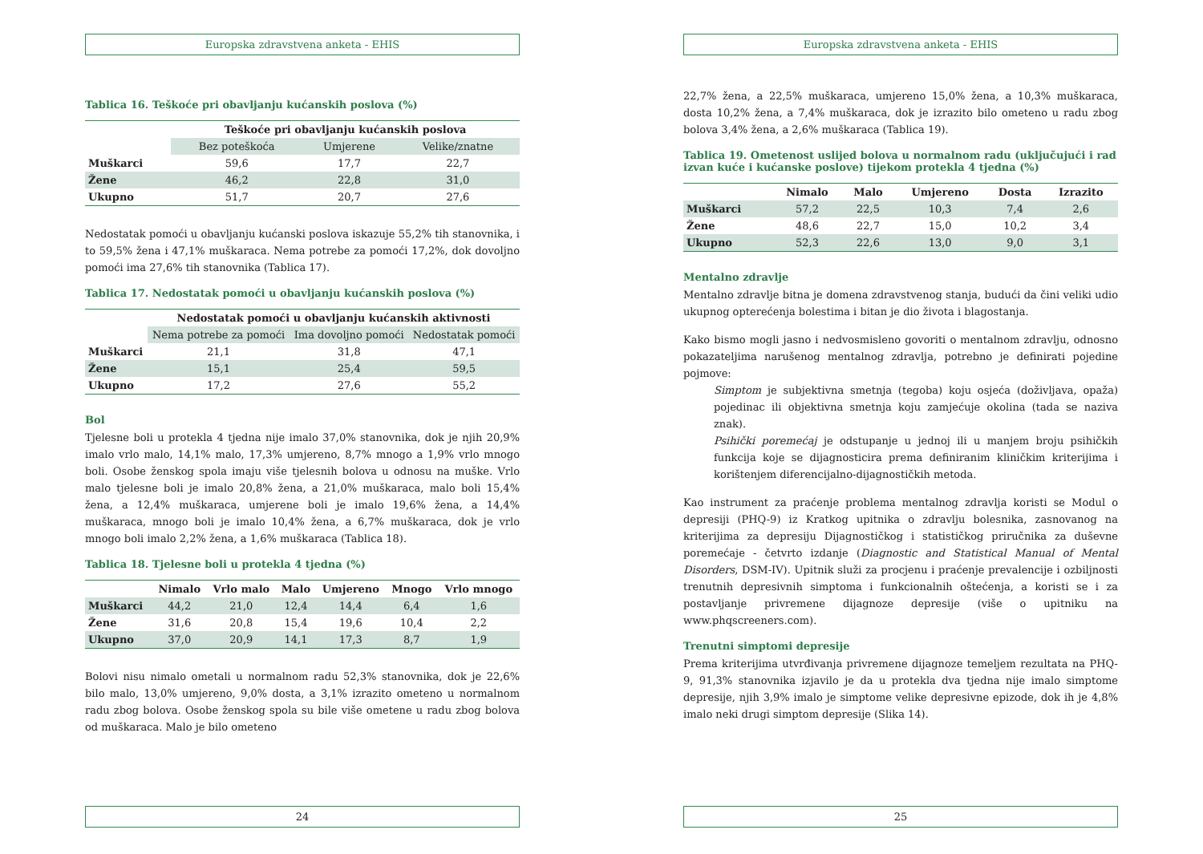Europska zdravstvena anketa - EHIS
Tablica 16. Teškoće pri obavljanju kućanskih poslova (%)
| | Teškoće pri obavljanju kućanskih poslova | | |
| --- | --- | --- | --- |
| | Bez poteškoća | Umjerene | Velike/znatne |
| Muškarci | 59,6 | 17,7 | 22,7 |
| Žene | 46,2 | 22,8 | 31,0 |
| Ukupno | 51,7 | 20,7 | 27,6 |
Nedostatak pomoći u obavljanju kućanski poslova iskazuje 55,2% tih stanovnika, i to 59,5% žena i 47,1% muškaraca. Nema potrebe za pomoći 17,2%, dok dovoljno pomoći ima 27,6% tih stanovnika (Tablica 17).
Tablica 17. Nedostatak pomoći u obavljanju kućanskih poslova (%)
| | Nedostatak pomoći u obavljanju kućanskih aktivnosti | | |
| --- | --- | --- | --- |
| | Nema potrebe za pomoći | Ima dovoljno pomoći | Nedostatak pomoći |
| Muškarci | 21,1 | 31,8 | 47,1 |
| Žene | 15,1 | 25,4 | 59,5 |
| Ukupno | 17,2 | 27,6 | 55,2 |
Bol
Tjelesne boli u protekla 4 tjedna nije imalo 37,0% stanovnika, dok je njih 20,9% imalo vrlo malo, 14,1% malo, 17,3% umjereno, 8,7% mnogo a 1,9% vrlo mnogo boli. Osobe ženskog spola imaju više tjelesnih bolova u odnosu na muške. Vrlo malo tjelesne boli je imalo 20,8% žena, a 21,0% muškaraca, malo boli 15,4% žena, a 12,4% muškaraca, umjerene boli je imalo 19,6% žena, a 14,4% muškaraca, mnogo boli je imalo 10,4% žena, a 6,7% muškaraca, dok je vrlo mnogo boli imalo 2,2% žena, a 1,6% muškaraca (Tablica 18).
Tablica 18. Tjelesne boli u protekla 4 tjedna (%)
| | Nimalo | Vrlo malo | Malo | Umjereno | Mnogo | Vrlo mnogo |
| --- | --- | --- | --- | --- | --- | --- |
| Muškarci | 44,2 | 21,0 | 12,4 | 14,4 | 6,4 | 1,6 |
| Žene | 31,6 | 20,8 | 15,4 | 19,6 | 10,4 | 2,2 |
| Ukupno | 37,0 | 20,9 | 14,1 | 17,3 | 8,7 | 1,9 |
Bolovi nisu nimalo ometali u normalnom radu 52,3% stanovnika, dok je 22,6% bilo malo, 13,0% umjereno, 9,0% dosta, a 3,1% izrazito ometeno u normalnom radu zbog bolova. Osobe ženskog spola su bile više ometene u radu zbog bolova od muškaraca. Malo je bilo ometeno
24
Europska zdravstvena anketa - EHIS
22,7% žena, a 22,5% muškaraca, umjereno 15,0% žena, a 10,3% muškaraca, dosta 10,2% žena, a 7,4% muškaraca, dok je izrazito bilo ometeno u radu zbog bolova 3,4% žena, a 2,6% muškaraca (Tablica 19).
Tablica 19. Ometenost uslijed bolova u normalnom radu (uključujući i rad izvan kuće i kućanske poslove) tijekom protekla 4 tjedna (%)
| | Nimalo | Malo | Umjereno | Dosta | Izrazito |
| --- | --- | --- | --- | --- | --- |
| Muškarci | 57,2 | 22,5 | 10,3 | 7,4 | 2,6 |
| Žene | 48,6 | 22,7 | 15,0 | 10,2 | 3,4 |
| Ukupno | 52,3 | 22,6 | 13,0 | 9,0 | 3,1 |
Mentalno zdravlje
Mentalno zdravlje bitna je domena zdravstvenog stanja, budući da čini veliki udio ukupnog opterećenja bolestima i bitan je dio života i blagostanja.
Kako bismo mogli jasno i nedvosmisleno govoriti o mentalnom zdravlju, odnosno pokazateljima narušenog mentalnog zdravlja, potrebno je definirati pojedine pojmove:
Simptom je subjektivna smetnja (tegoba) koju osjeća (doživljava, opaža) pojedinac ili objektivna smetnja koju zamjećuje okolina (tada se naziva znak).
Psihički poremećaj je odstupanje u jednoj ili u manjem broju psihičkih funkcija koje se dijagnosticira prema definiranim kliničkim kriterijima i korištenjem diferencijalno-dijagnostičkih metoda.
Kao instrument za praćenje problema mentalnog zdravlja koristi se Modul o depresiji (PHQ-9) iz Kratkog upitnika o zdravlju bolesnika, zasnovanog na kriterijima za depresiju Dijagnostičkog i statističkog priručnika za duševne poremećaje - četvrto izdanje (Diagnostic and Statistical Manual of Mental Disorders, DSM-IV). Upitnik služi za procjenu i praćenje prevalencije i ozbiljnosti trenutnih depresivnih simptoma i funkcionalnih oštećenja, a koristi se i za postavljanje privremene dijagnoze depresije (više o upitniku na www.phqscreeners.com).
Trenutni simptomi depresije
Prema kriterijima utvrđivanja privremene dijagnoze temeljem rezultata na PHQ-9, 91,3% stanovnika izjavilo je da u protekla dva tjedna nije imalo simptome depresije, njih 3,9% imalo je simptome velike depresivne epizode, dok ih je 4,8% imalo neki drugi simptom depresije (Slika 14).
25